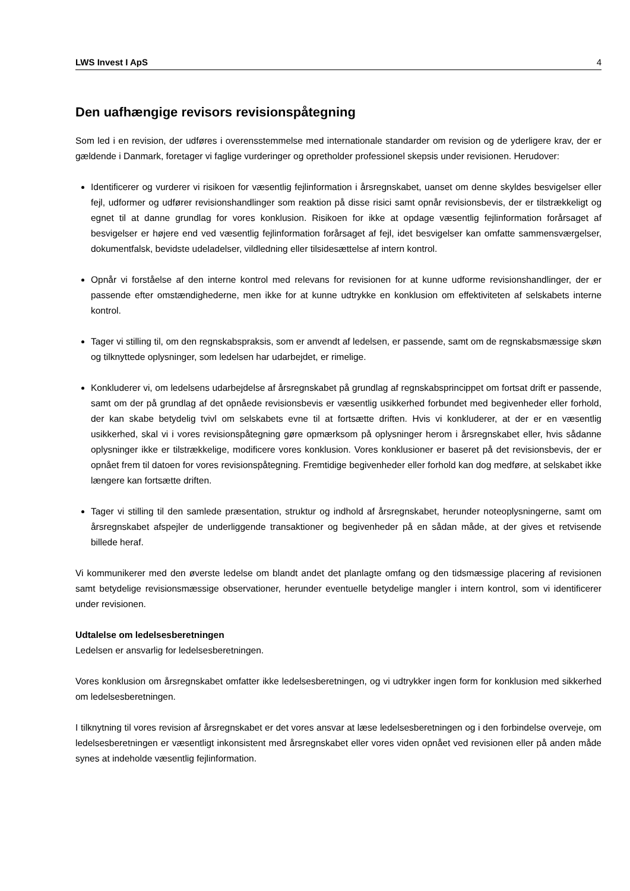LWS Invest I ApS 4
Den uafhængige revisors revisionspåtegning
Som led i en revision, der udføres i overensstemmelse med internationale standarder om revision og de yderligere krav, der er gældende i Danmark, foretager vi faglige vurderinger og opretholder professionel skepsis under revisionen. Herudover:
Identificerer og vurderer vi risikoen for væsentlig fejlinformation i årsregnskabet, uanset om denne skyldes besvigelser eller fejl, udformer og udfører revisionshandlinger som reaktion på disse risici samt opnår revisionsbevis, der er tilstrækkeligt og egnet til at danne grundlag for vores konklusion. Risikoen for ikke at opdage væsentlig fejlinformation forårsaget af besvigelser er højere end ved væsentlig fejlinformation forårsaget af fejl, idet besvigelser kan omfatte sammensværgelser, dokumentfalsk, bevidste udeladelser, vildledning eller tilsidesættelse af intern kontrol.
Opnår vi forståelse af den interne kontrol med relevans for revisionen for at kunne udforme revisionshandlinger, der er passende efter omstændighederne, men ikke for at kunne udtrykke en konklusion om effektiviteten af selskabets interne kontrol.
Tager vi stilling til, om den regnskabspraksis, som er anvendt af ledelsen, er passende, samt om de regnskabsmæssige skøn og tilknyttede oplysninger, som ledelsen har udarbejdet, er rimelige.
Konkluderer vi, om ledelsens udarbejdelse af årsregnskabet på grundlag af regnskabsprincippet om fortsat drift er passende, samt om der på grundlag af det opnåede revisionsbevis er væsentlig usikkerhed forbundet med begivenheder eller forhold, der kan skabe betydelig tvivl om selskabets evne til at fortsætte driften. Hvis vi konkluderer, at der er en væsentlig usikkerhed, skal vi i vores revisionspåtegning gøre opmærksom på oplysninger herom i årsregnskabet eller, hvis sådanne oplysninger ikke er tilstrækkelige, modificere vores konklusion. Vores konklusioner er baseret på det revisionsbevis, der er opnået frem til datoen for vores revisionspåtegning. Fremtidige begivenheder eller forhold kan dog medføre, at selskabet ikke længere kan fortsætte driften.
Tager vi stilling til den samlede præsentation, struktur og indhold af årsregnskabet, herunder noteoplysningerne, samt om årsregnskabet afspejler de underliggende transaktioner og begivenheder på en sådan måde, at der gives et retvisende billede heraf.
Vi kommunikerer med den øverste ledelse om blandt andet det planlagte omfang og den tidsmæssige placering af revisionen samt betydelige revisionsmæssige observationer, herunder eventuelle betydelige mangler i intern kontrol, som vi identificerer under revisionen.
Udtalelse om ledelsesberetningen
Ledelsen er ansvarlig for ledelsesberetningen.
Vores konklusion om årsregnskabet omfatter ikke ledelsesberetningen, og vi udtrykker ingen form for konklusion med sikkerhed om ledelsesberetningen.
I tilknytning til vores revision af årsregnskabet er det vores ansvar at læse ledelsesberetningen og i den forbindelse overveje, om ledelsesberetningen er væsentligt inkonsistent med årsregnskabet eller vores viden opnået ved revisionen eller på anden måde synes at indeholde væsentlig fejlinformation.